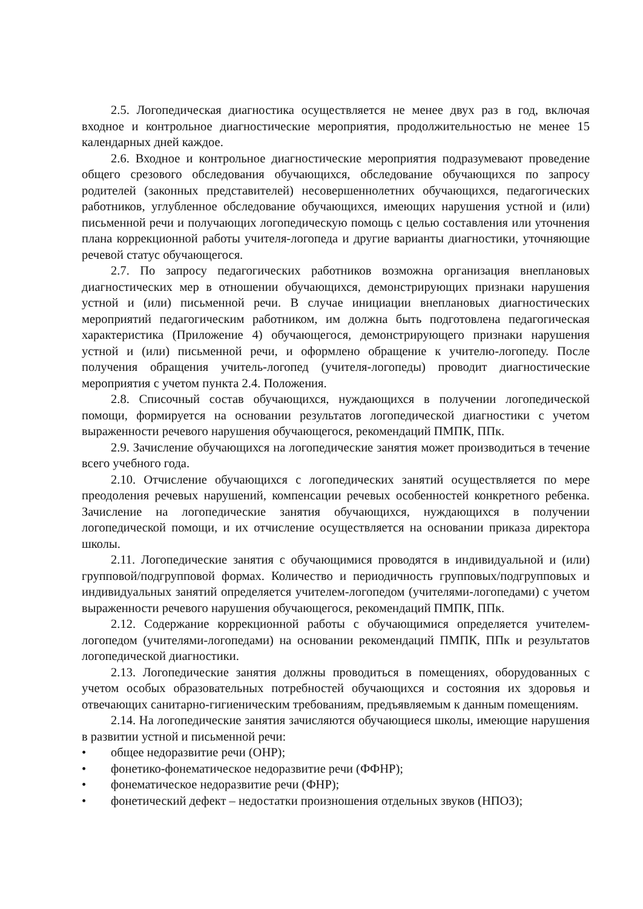2.5. Логопедическая диагностика осуществляется не менее двух раз в год, включая входное и контрольное диагностические мероприятия, продолжительностью не менее 15 календарных дней каждое.
2.6. Входное и контрольное диагностические мероприятия подразумевают проведение общего срезового обследования обучающихся, обследование обучающихся по запросу родителей (законных представителей) несовершеннолетних обучающихся, педагогических работников, углубленное обследование обучающихся, имеющих нарушения устной и (или) письменной речи и получающих логопедическую помощь с целью составления или уточнения плана коррекционной работы учителя-логопеда и другие варианты диагностики, уточняющие речевой статус обучающегося.
2.7. По запросу педагогических работников возможна организация внеплановых диагностических мер в отношении обучающихся, демонстрирующих признаки нарушения устной и (или) письменной речи. В случае инициации внеплановых диагностических мероприятий педагогическим работником, им должна быть подготовлена педагогическая характеристика (Приложение 4) обучающегося, демонстрирующего признаки нарушения устной и (или) письменной речи, и оформлено обращение к учителю-логопеду. После получения обращения учитель-логопед (учителя-логопеды) проводит диагностические мероприятия с учетом пункта 2.4. Положения.
2.8. Списочный состав обучающихся, нуждающихся в получении логопедической помощи, формируется на основании результатов логопедической диагностики с учетом выраженности речевого нарушения обучающегося, рекомендаций ПМПК, ППк.
2.9. Зачисление обучающихся на логопедические занятия может производиться в течение всего учебного года.
2.10. Отчисление обучающихся с логопедических занятий осуществляется по мере преодоления речевых нарушений, компенсации речевых особенностей конкретного ребенка. Зачисление на логопедические занятия обучающихся, нуждающихся в получении логопедической помощи, и их отчисление осуществляется на основании приказа директора школы.
2.11. Логопедические занятия с обучающимися проводятся в индивидуальной и (или) групповой/подгрупповой формах. Количество и периодичность групповых/подгрупповых и индивидуальных занятий определяется учителем-логопедом (учителями-логопедами) с учетом выраженности речевого нарушения обучающегося, рекомендаций ПМПК, ППк.
2.12. Содержание коррекционной работы с обучающимися определяется учителем-логопедом (учителями-логопедами) на основании рекомендаций ПМПК, ППк и результатов логопедической диагностики.
2.13. Логопедические занятия должны проводиться в помещениях, оборудованных с учетом особых образовательных потребностей обучающихся и состояния их здоровья и отвечающих санитарно-гигиеническим требованиям, предъявляемым к данным помещениям.
2.14. На логопедические занятия зачисляются обучающиеся школы, имеющие нарушения в развитии устной и письменной речи:
• общее недоразвитие речи (ОНР);
• фонетико-фонематическое недоразвитие речи (ФФНР);
• фонематическое недоразвитие речи (ФНР);
• фонетический дефект – недостатки произношения отдельных звуков (НПОЗ);